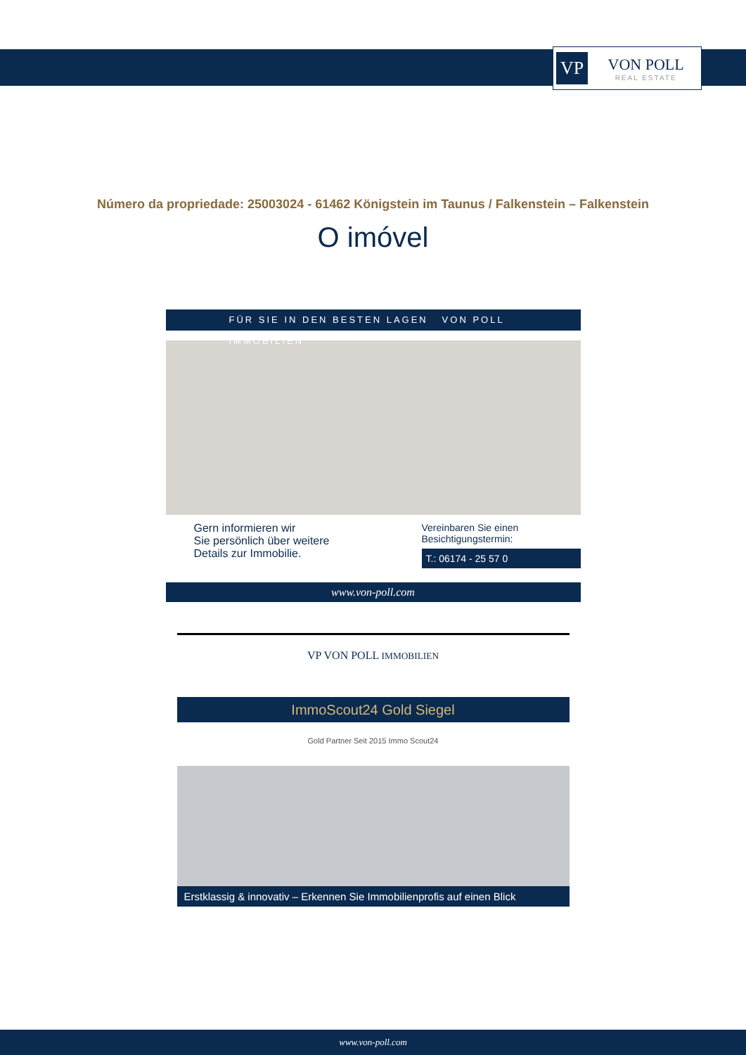VP VON POLL
REAL ESTATE
Número da propriedade: 25003024 - 61462 Königstein im Taunus / Falkenstein – Falkenstein
O imóvel
FÜR SIE IN DEN BESTEN LAGEN VON POLL IMMOBILIEN
Gern informieren wir
Sie persönlich über weitere
Details zur Immobilie.
Vereinbaren Sie einen
Besichtigungstermin:
T.: 06174 - 25 57 0
www.von-poll.com
VP VON POLL IMMOBILIEN
ImmoScout24 Gold Siegel
Gold Partner Seit 2015 Immo Scout24
Erstklassig & innovativ – Erkennen Sie Immobilienprofis auf einen Blick
www.von-poll.com